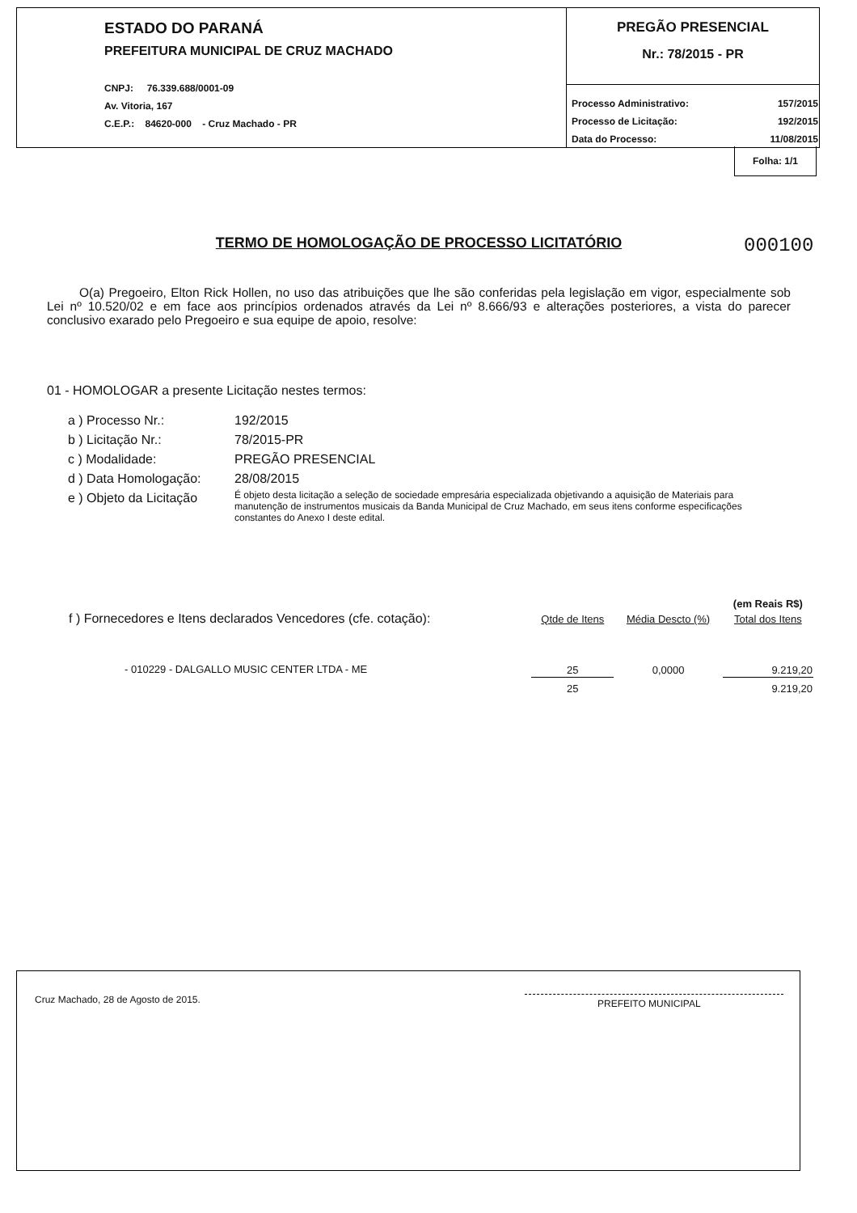ESTADO DO PARANÁ
PREFEITURA MUNICIPAL DE CRUZ MACHADO
CNPJ: 76.339.688/0001-09
Av. Vitoria, 167
C.E.P.: 84620-000 - Cruz Machado - PR
PREGÃO PRESENCIAL
Nr.: 78/2015 - PR
| Processo Administrativo: | 157/2015 |
| Processo de Licitação: | 192/2015 |
| Data do Processo: | 11/08/2015 |
Folha: 1/1
000100
TERMO DE HOMOLOGAÇÃO DE PROCESSO LICITATÓRIO
O(a) Pregoeiro, Elton Rick Hollen, no uso das atribuições que lhe são conferidas pela legislação em vigor, especialmente sob Lei nº 10.520/02 e em face aos princípios ordenados através da Lei nº 8.666/93 e alterações posteriores, a vista do parecer conclusivo exarado pelo Pregoeiro e sua equipe de apoio, resolve:
01 - HOMOLOGAR a presente Licitação nestes termos:
| a ) Processo Nr.: | 192/2015 |
| b ) Licitação Nr.: | 78/2015-PR |
| c ) Modalidade: | PREGÃO PRESENCIAL |
| d ) Data Homologação: | 28/08/2015 |
| e ) Objeto da Licitação | É objeto desta licitação a seleção de sociedade empresária especializada objetivando a aquisição de Materiais para manutenção de instrumentos musicais da Banda Municipal de Cruz Machado, em seus itens conforme especificações constantes do Anexo I deste edital. |
| | | | (em Reais R$) |
| f ) Fornecedores e Itens declarados Vencedores (cfe. cotação): | Qtde de Itens | Média Descto (%) | Total dos Itens |
| - 010229 - DALGALLO MUSIC CENTER LTDA - ME | 25 | 0,0000 | 9.219,20 |
| | 25 | | 9.219,20 |
Cruz Machado, 28 de Agosto de 2015. PREFEITO MUNICIPAL